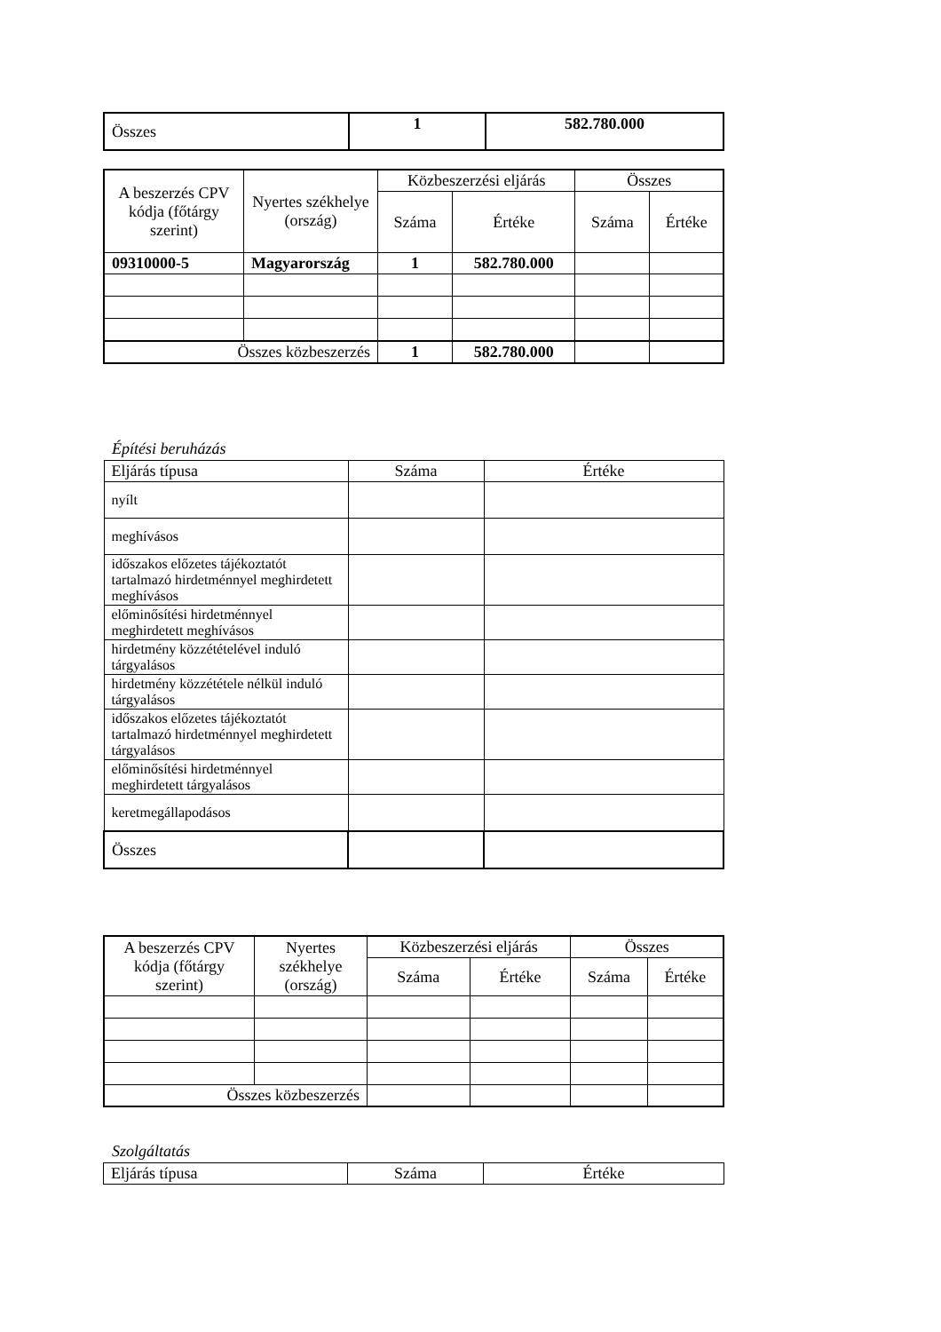| Összes | 1 | 582.780.000 |
| A beszerzés CPV kódja (főtárgy szerint) | Nyertes székhelye (ország) | Közbeszerzési eljárás | | Összes | |
| --- | --- | --- | --- | --- | --- |
| | | Száma | Értéke | Száma | Értéke |
| 09310000-5 | Magyarország | 1 | 582.780.000 | | |
| Összes közbeszerzés | | 1 | 582.780.000 | | |
Építési beruházás
| Eljárás típusa | Száma | Értéke |
| nyílt | | |
| meghívásos | | |
| időszakos előzetes tájékoztatót tartalmazó hirdetménnyel meghirdetett meghívásos | | |
| előminősítési hirdetménnyel meghirdetett meghívásos | | |
| hirdetmény közzétételével induló tárgyalásos | | |
| hirdetmény közzététele nélkül induló tárgyalásos | | |
| időszakos előzetes tájékoztatót tartalmazó hirdetménnyel meghirdetett tárgyalásos | | |
| előminősítési hirdetménnyel meghirdetett tárgyalásos | | |
| keretmegállapodásos | | |
| Összes | | |
| A beszerzés CPV kódja (főtárgy szerint) | Nyertes székhelye (ország) | Közbeszerzési eljárás | | Összes | |
| --- | --- | --- | --- | --- | --- |
| | | Száma | Értéke | Száma | Értéke |
| Összes közbeszerzés | | | | | |
Szolgáltatás
| Eljárás típusa | Száma | Értéke |